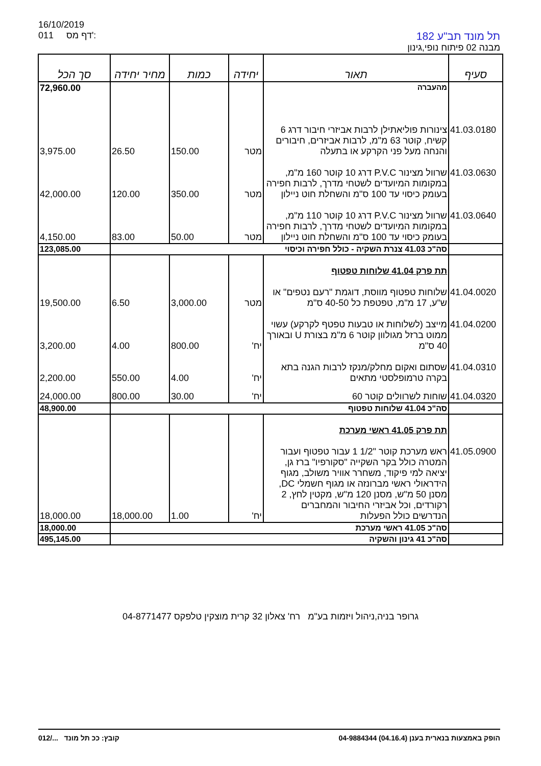16/10/2019
011 דף מס':
תל מונד תב"ע 182
מבנה 02 פיתוח נופי,גינון
| סעיף | תאור | יחידה | כמות | מחיר יחידה | סך הכל |
| --- | --- | --- | --- | --- | --- |
| | מהעברה | | | | 72,960.00 |
| 41.03.0180 | צינורות פוליאתילן לרבות אביזרי חיבור דרג 6 קשיח, קוטר 63 מ"מ, לרבות אביזרים, חיבורים והנחה מעל פני הקרקע או בתעלה | מטר | 150.00 | 26.50 | 3,975.00 |
| 41.03.0630 | שרוול מצינור P.V.C דרג 10 קוטר 160 מ"מ, במקומות המיועדים לשטחי מדרך, לרבות חפירה בעומק כיסוי עד 100 ס"מ והשחלת חוט ניילון | מטר | 350.00 | 120.00 | 42,000.00 |
| 41.03.0640 | שרוול מצינור P.V.C דרג 10 קוטר 110 מ"מ, במקומות המיועדים לשטחי מדרך, לרבות חפירה בעומק כיסוי עד 100 ס"מ והשחלת חוט ניילון | מטר | 50.00 | 83.00 | 4,150.00 |
| | סה"כ 41.03 צנרת השקיה - כולל חפירה וכיסוי | | | | 123,085.00 |
| | תת פרק 41.04 שלוחות טפטוף | | | | |
| 41.04.0020 | שלוחות טפטוף מווסת, דוגמת "רעם נטפים" או ש"ע, 17 מ"מ, טפטפת כל 40-50 ס"מ | מטר | 3,000.00 | 6.50 | 19,500.00 |
| 41.04.0200 | מייצב (לשלוחות או טבעות טפטף לקרקע) עשוי ממוט ברזל מגולוון קוטר 6 מ"מ בצורת U ובאורך 40 ס"מ | יח' | 800.00 | 4.00 | 3,200.00 |
| 41.04.0310 | שסתום ואקום מחלק/מנקז לרבות הגנה בתא בקרה טרמופלסטי מתאים | יח' | 4.00 | 550.00 | 2,200.00 |
| 41.04.0320 | שוחות לשרוולים קוטר 60 | יח' | 30.00 | 800.00 | 24,000.00 |
| | סה"כ 41.04 שלוחות טפטוף | | | | 48,900.00 |
| | תת פרק 41.05 ראשי מערכת | | | | |
| 41.05.0900 | ראש מערכת קוטר "1/2 1 עבור טפטוף ועבור המטרה כולל בקר השקייה "סקורפיו" ברז גן, יציאה למי פיקוד, משחרר אוויר משולב, מגוף הידראולי ראשי מברונזה או מגוף חשמלי DC, מסנן 50 מ"ש, מסנן 120 מ"ש, מקטין לחץ, 2 רקורדים, וכל אביזרי החיבור והמחברים הנדרשים כולל הפעלות | יח' | 1.00 | 18,000.00 | 18,000.00 |
| | סה"כ 41.05 ראשי מערכת | | | | 18,000.00 |
| | סה"כ 41 גינון והשקיה | | | | 495,145.00 |
גרופר בניה,ניהול ויזמות בע"מ רח' צאלון 32 קרית מוצקין טלפקס 04-8771477
הופק באמצעות בנארית בענן (04.16.4) 04-9884344 012/... קובץ: ככ תל מונד